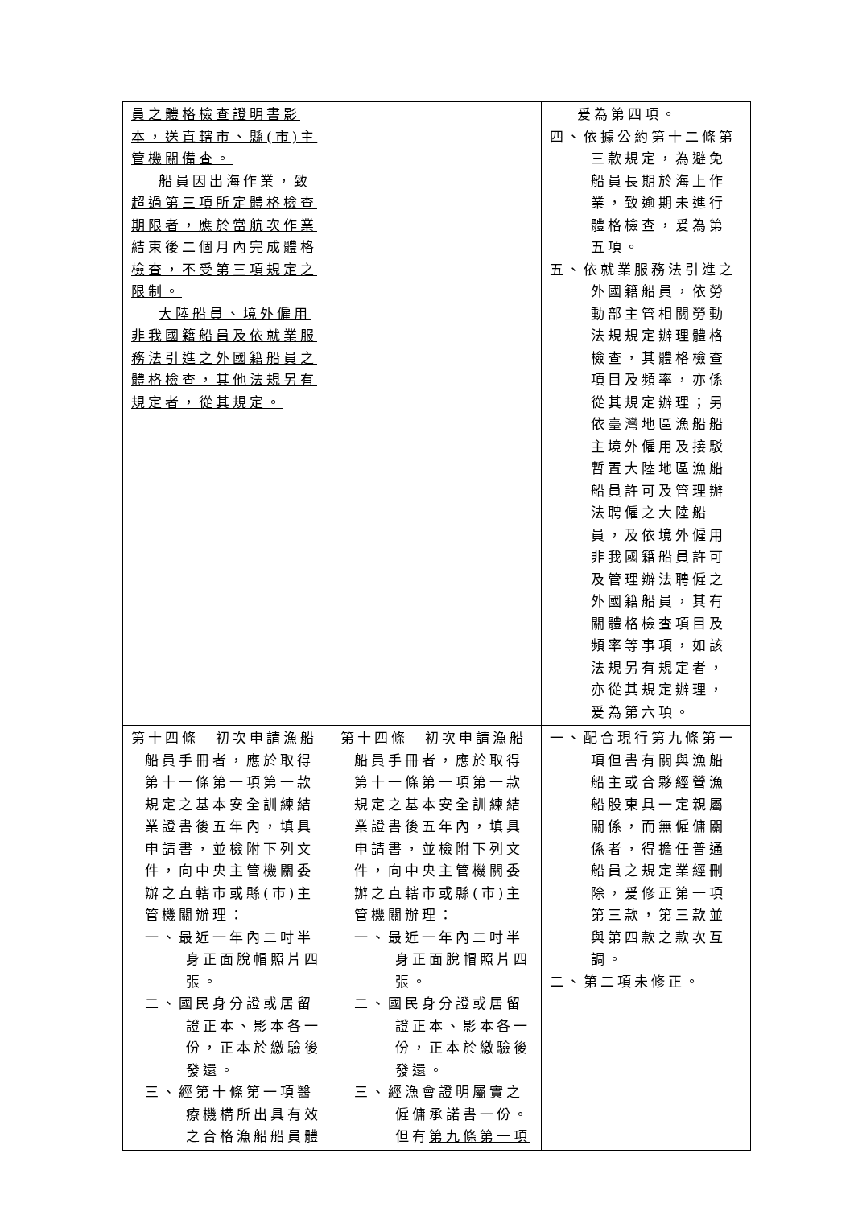| 員之體格檢查證明書影本，送直轄市、縣(市)主管機關備查。 船員因出海作業，致超過第三項所定體格檢查期限者，應於當航次作業結束後二個月內完成體格檢查，不受第三項規定之限制。 大陸船員、境外僱用非我國籍船員及依就業服務法引進之外國籍船員之體格檢查，其他法規另有規定者，從其規定。 | | 爰為第四項。 四、依據公約第十二條第三款規定，為避免船員長期於海上作業，致逾期未進行體格檢查，爰為第五項。 五、依就業服務法引進之外國籍船員，依勞動部主管相關勞動法規規定辦理體格檢查，其體格檢查項目及頻率，亦係從其規定辦理；另依臺灣地區漁船船主境外僱用及接駁暫置大陸地區漁船船員許可及管理辦法聘僱之大陸船員，及依境外僱用非我國籍船員許可及管理辦法聘僱之外國籍船員，其有關體格檢查項目及頻率等事項，如該法規另有規定者，亦從其規定辦理，爰為第六項。 |
| 第十四條 初次申請漁船船員手冊者，應於取得第十一條第一項第一款規定之基本安全訓練結業證書後五年內，填具申請書，並檢附下列文件，向中央主管機關委辦之直轄市或縣(市)主管機關辦理： 一、最近一年內二吋半身正面脫帽照片四張。 二、國民身分證或居留證正本、影本各一份，正本於繳驗後發還。 三、經第十條第一項醫療機構所出具有效之合格漁船船員體 | 第十四條 初次申請漁船船員手冊者，應於取得第十一條第一項第一款規定之基本安全訓練結業證書後五年內，填具申請書，並檢附下列文件，向中央主管機關委辦之直轄市或縣(市)主管機關辦理： 一、最近一年內二吋半身正面脫帽照片四張。 二、國民身分證或居留證正本、影本各一份，正本於繳驗後發還。 三、經漁會證明屬實之僱傭承諾書一份。但有 第九條第一項 | 一、配合現行第九條第一項但書有關與漁船船主或合夥經營漁船股東具一定親屬關係，而無僱傭關係者，得擔任普通船員之規定業經刪除，爰修正第一項第三款，第三款並與第四款之款次互調。 二、第二項未修正。 |